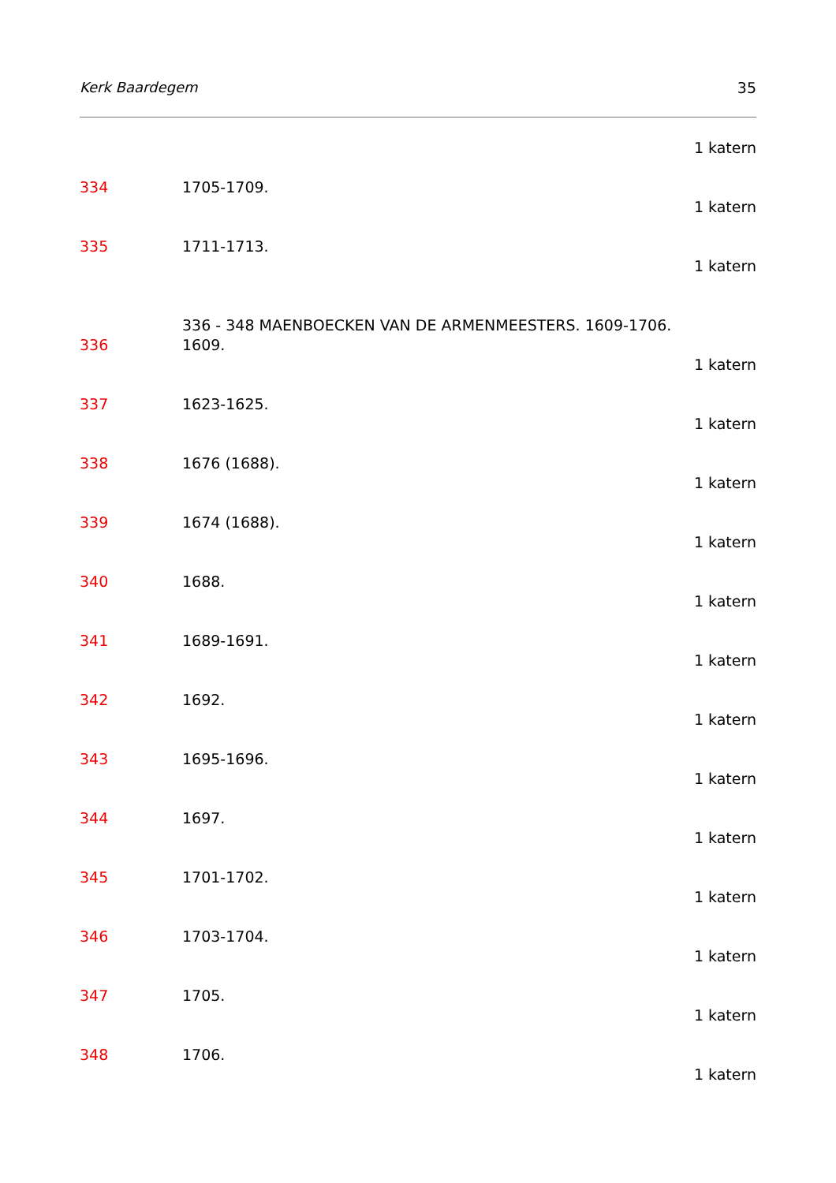Kerk Baardegem 35
1 katern
334 1705-1709.
1 katern
335 1711-1713.
1 katern
336 - 348 MAENBOECKEN VAN DE ARMENMEESTERS. 1609-1706.
336 1609.
1 katern
337 1623-1625.
1 katern
338 1676 (1688).
1 katern
339 1674 (1688).
1 katern
340 1688.
1 katern
341 1689-1691.
1 katern
342 1692.
1 katern
343 1695-1696.
1 katern
344 1697.
1 katern
345 1701-1702.
1 katern
346 1703-1704.
1 katern
347 1705.
1 katern
348 1706.
1 katern